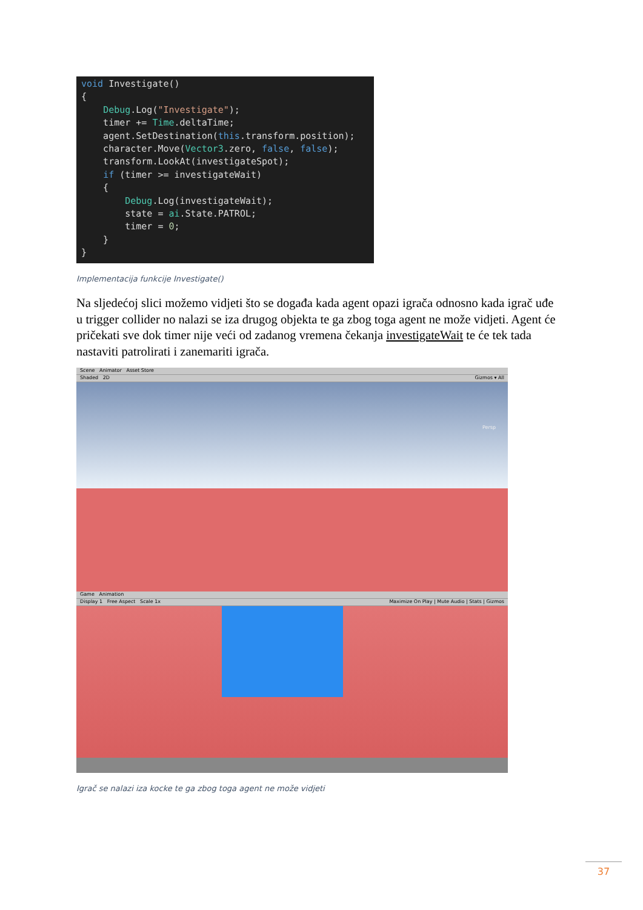void Investigate() { Debug.Log("Investigate"); timer += Time.deltaTime; agent.SetDestination(this.transform.position); character.Move(Vector3.zero, false, false); transform.LookAt(investigateSpot); if (timer >= investigateWait) { Debug.Log(investigateWait); state = ai.State.PATROL; timer = 0; } }
Implementacija funkcije Investigate()
Na sljedećoj slici možemo vidjeti što se događa kada agent opazi igrača odnosno kada igrač uđe u trigger collider no nalazi se iza drugog objekta te ga zbog toga agent ne može vidjeti. Agent će pričekati sve dok timer nije veći od zadanog vremena čekanja investigateWait te će tek tada nastaviti patrolirati i zanemariti igrača.
Scene Animator Asset Store
Shaded 2D Gizmos ▾ All
Persp
Game Animation
Display 1 Free Aspect Scale 1x Maximize On Play | Mute Audio | Stats | Gizmos
Igrač se nalazi iza kocke te ga zbog toga agent ne može vidjeti
37